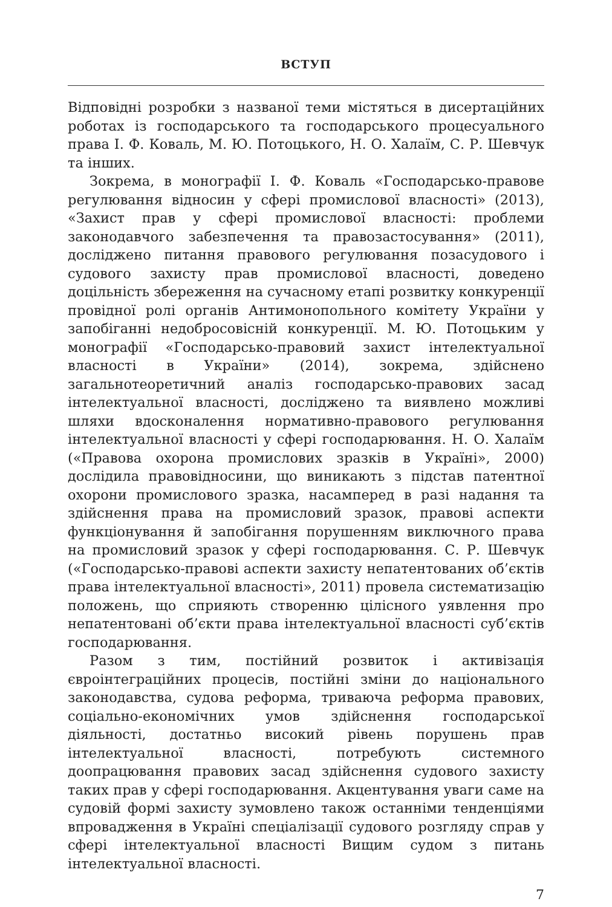ВСТУП
Відповідні розробки з названої теми містяться в дисертаційних роботах із господарського та господарського процесуального права І. Ф. Коваль, М. Ю. Потоцького, Н. О. Халаїм, С. Р. Шевчук та інших.
Зокрема, в монографії І. Ф. Коваль «Господарсько-правове регулювання відносин у сфері промислової власності» (2013), «Захист прав у сфері промислової власності: проблеми законодавчого забезпечення та правозастосування» (2011), досліджено питання правового регулювання позасудового і судового захисту прав промислової власності, доведено доцільність збереження на сучасному етапі розвитку конкуренції провідної ролі органів Антимонопольного комітету України у запобіганні недобросовісній конкуренції. М. Ю. Потоцьким у монографії «Господарсько-правовий захист інтелектуальної власності в України» (2014), зокрема, здійснено загальнотеоретичний аналіз господарсько-правових засад інтелектуальної власності, досліджено та виявлено можливі шляхи вдосконалення нормативно-правового регулювання інтелектуальної власності у сфері господарювання. Н. О. Халаїм («Правова охорона промислових зразків в Україні», 2000) дослідила правовідносини, що виникають з підстав патентної охорони промислового зразка, насамперед в разі надання та здійснення права на промисловий зразок, правові аспекти функціонування й запобігання порушенням виключного права на промисловий зразок у сфері господарювання. С. Р. Шевчук («Господарсько-правові аспекти захисту непатентованих об’єктів права інтелектуальної власності», 2011) провела систематизацію положень, що сприяють створенню цілісного уявлення про непатентовані об’єкти права інтелектуальної власності суб’єктів господарювання.
Разом з тим, постійний розвиток і активізація євроінтеграційних процесів, постійні зміни до національного законодавства, судова реформа, триваюча реформа правових, соціально-економічних умов здійснення господарської діяльності, достатньо високий рівень порушень прав інтелектуальної власності, потребують системного доопрацювання правових засад здійснення судового захисту таких прав у сфері господарювання. Акцентування уваги саме на судовій формі захисту зумовлено також останніми тенденціями впровадження в Україні спеціалізації судового розгляду справ у сфері інтелектуальної власності Вищим судом з питань інтелектуальної власності.
7